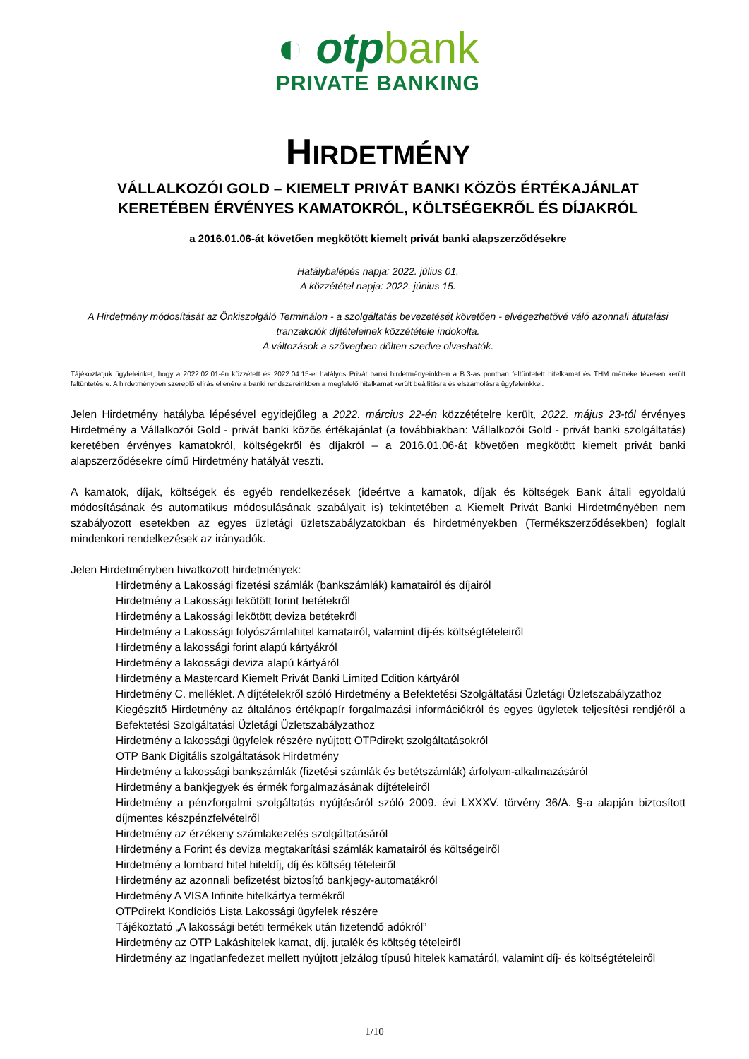◐ otpbank
PRIVATE BANKING
HIRDETMÉNY
VÁLLALKOZÓI GOLD – KIEMELT PRIVÁT BANKI KÖZÖS ÉRTÉKAJÁNLAT
KERETÉBEN ÉRVÉNYES KAMATOKRÓL, KÖLTSÉGEKRŐL ÉS DÍJAKRÓL
a 2016.01.06-át követően megkötött kiemelt privát banki alapszerződésekre
Hatálybalépés napja: 2022. július 01.
A közzététel napja: 2022. június 15.
A Hirdetmény módosítását az Önkiszolgáló Terminálon - a szolgáltatás bevezetését követően - elvégezhetővé váló azonnali átutalási tranzakciók díjtételeinek közzététele indokolta.
A változások a szövegben dőlten szedve olvashatók.
Tájékoztatjuk ügyfeleinket, hogy a 2022.02.01-én közzétett és 2022.04.15-el hatályos Privát banki hirdetményeinkben a B.3-as pontban feltüntetett hitelkamat és THM mértéke tévesen került feltüntetésre. A hirdetményben szereplő elírás ellenére a banki rendszereinkben a megfelelő hitelkamat került beállításra és elszámolásra ügyfeleinkkel.
Jelen Hirdetmény hatályba lépésével egyidejűleg a 2022. március 22-én közzétételre került, 2022. május 23-tól érvényes Hirdetmény a Vállalkozói Gold - privát banki közös értékajánlat (a továbbiakban: Vállalkozói Gold - privát banki szolgáltatás) keretében érvényes kamatokról, költségekről és díjakról – a 2016.01.06-át követően megkötött kiemelt privát banki alapszerződésekre című Hirdetmény hatályát veszti.
A kamatok, díjak, költségek és egyéb rendelkezések (ideértve a kamatok, díjak és költségek Bank általi egyoldalú módosításának és automatikus módosulásának szabályait is) tekintetében a Kiemelt Privát Banki Hirdetményében nem szabályozott esetekben az egyes üzletági üzletszabályzatokban és hirdetményekben (Termékszerződésekben) foglalt mindenkori rendelkezések az irányadók.
Jelen Hirdetményben hivatkozott hirdetmények:
Hirdetmény a Lakossági fizetési számlák (bankszámlák) kamatairól és díjairól
Hirdetmény a Lakossági lekötött forint betétekről
Hirdetmény a Lakossági lekötött deviza betétekről
Hirdetmény a Lakossági folyószámlahitel kamatairól, valamint díj-és költségtételeiről
Hirdetmény a lakossági forint alapú kártyákról
Hirdetmény a lakossági deviza alapú kártyáról
Hirdetmény a Mastercard Kiemelt Privát Banki Limited Edition kártyáról
Hirdetmény C. melléklet. A díjtételekről szóló Hirdetmény a Befektetési Szolgáltatási Üzletági Üzletszabályzathoz
Kiegészítő Hirdetmény az általános értékpapír forgalmazási információkról és egyes ügyletek teljesítési rendjéről a Befektetési Szolgáltatási Üzletági Üzletszabályzathoz
Hirdetmény a lakossági ügyfelek részére nyújtott OTPdirekt szolgáltatásokról
OTP Bank Digitális szolgáltatások Hirdetmény
Hirdetmény a lakossági bankszámlák (fizetési számlák és betétszámlák) árfolyam-alkalmazásáról
Hirdetmény a bankjegyek és érmék forgalmazásának díjtételeiről
Hirdetmény a pénzforgalmi szolgáltatás nyújtásáról szóló 2009. évi LXXXV. törvény 36/A. §-a alapján biztosított díjmentes készpénzfelvételről
Hirdetmény az érzékeny számlakezelés szolgáltatásáról
Hirdetmény a Forint és deviza megtakarítási számlák kamatairól és költségeiről
Hirdetmény a lombard hitel hiteldíj, díj és költség tételeiről
Hirdetmény az azonnali befizetést biztosító bankjegy-automatákról
Hirdetmény A VISA Infinite hitelkártya termékről
OTPdirekt Kondíciós Lista Lakossági ügyfelek részére
Tájékoztató „A lakossági betéti termékek után fizetendő adókról”
Hirdetmény az OTP Lakáshitelek kamat, díj, jutalék és költség tételeiről
Hirdetmény az Ingatlanfedezet mellett nyújtott jelzálog típusú hitelek kamatáról, valamint díj- és költségtételeiről
1/10